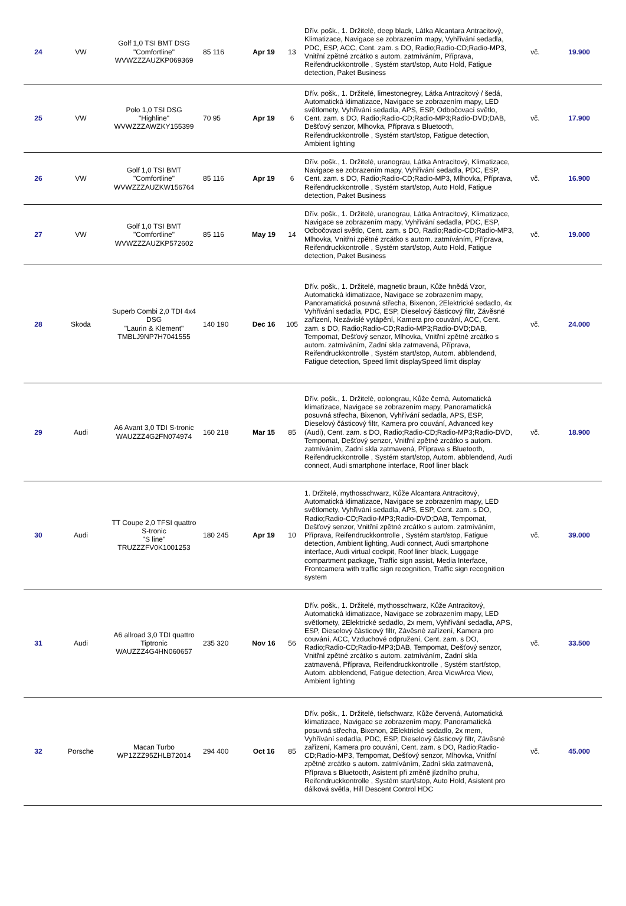| 24 | VW | Golf 1,0 TSI BMT DSG "Comfortline" WVWZZZAUZKP069369 | 85 116 | Apr 19 | 13 | Dřív. pošk., 1. Držitelé, deep black, Látka Alcantara Antracitový, Klimatizace, Navigace se zobrazením mapy, Vyhřívání sedadla, PDC, ESP, ACC, Cent. zam. s DO, Radio;Radio-CD;Radio-MP3, Vnitřní zpětné zrcátko s autom. zatmíváním, Příprava, Reifendruckkontrolle , Systém start/stop, Auto Hold, Fatigue detection, Paket Business | vč. | 19.900 |
| 25 | VW | Polo 1,0 TSI DSG "Highline" WVWZZZAWZKY155399 | 70 95 | Apr 19 | 6 | Dřív. pošk., 1. Držitelé, limestonegrey, Látka Antracitový / šedá, Automatická klimatizace, Navigace se zobrazením mapy, LED světlomety, Vyhřívání sedadla, APS, ESP, Odbočovací světlo, Cent. zam. s DO, Radio;Radio-CD;Radio-MP3;Radio-DVD;DAB, Dešťový senzor, Mlhovka, Příprava s Bluetooth, Reifendruckkontrolle , Systém start/stop, Fatigue detection, Ambient lighting | vč. | 17.900 |
| 26 | VW | Golf 1,0 TSI BMT "Comfortline" WVWZZZAUZKW156764 | 85 116 | Apr 19 | 6 | Dřív. pošk., 1. Držitelé, uranograu, Látka Antracitový, Klimatizace, Navigace se zobrazením mapy, Vyhřívání sedadla, PDC, ESP, Cent. zam. s DO, Radio;Radio-CD;Radio-MP3, Mlhovka, Příprava, Reifendruckkontrolle , Systém start/stop, Auto Hold, Fatigue detection, Paket Business | vč. | 16.900 |
| 27 | VW | Golf 1,0 TSI BMT "Comfortline" WVWZZZAUZKP572602 | 85 116 | May 19 | 14 | Dřív. pošk., 1. Držitelé, uranograu, Látka Antracitový, Klimatizace, Navigace se zobrazením mapy, Vyhřívání sedadla, PDC, ESP, Odbočovací světlo, Cent. zam. s DO, Radio;Radio-CD;Radio-MP3, Mlhovka, Vnitřní zpětné zrcátko s autom. zatmíváním, Příprava, Reifendruckkontrolle , Systém start/stop, Auto Hold, Fatigue detection, Paket Business | vč. | 19.000 |
| 28 | Skoda | Superb Combi 2,0 TDI 4x4 DSG "Laurin & Klement" TMBLJ9NP7H7041555 | 140 190 | Dec 16 | 105 | Dřív. pošk., 1. Držitelé, magnetic braun, Kůže hnědá Vzor, Automatická klimatizace, Navigace se zobrazením mapy, Panoramatická posuvná střecha, Bixenon, 2Elektrické sedadlo, 4x Vyhřívání sedadla, PDC, ESP, Dieselový částicový filtr, Závěsné zařízení, Nezávislé vytápění, Kamera pro couvání, ACC, Cent. zam. s DO, Radio;Radio-CD;Radio-MP3;Radio-DVD;DAB, Tempomat, Dešťový senzor, Mlhovka, Vnitřní zpětné zrcátko s autom. zatmíváním, Zadní skla zatmavená, Příprava, Reifendruckkontrolle , Systém start/stop, Autom. abblendend, Fatigue detection, Speed limit displaySpeed limit display | vč. | 24.000 |
| 29 | Audi | A6 Avant 3,0 TDI S-tronic WAUZZZ4G2FN074974 | 160 218 | Mar 15 | 85 | Dřív. pošk., 1. Držitelé, oolongrau, Kůže černá, Automatická klimatizace, Navigace se zobrazením mapy, Panoramatická posuvná střecha, Bixenon, Vyhřívání sedadla, APS, ESP, Dieselový částicový filtr, Kamera pro couvání, Advanced key (Audi), Cent. zam. s DO, Radio;Radio-CD;Radio-MP3;Radio-DVD, Tempomat, Dešťový senzor, Vnitřní zpětné zrcátko s autom. zatmíváním, Zadní skla zatmavená, Příprava s Bluetooth, Reifendruckkontrolle , Systém start/stop, Autom. abblendend, Audi connect, Audi smartphone interface, Roof liner black | vč. | 18.900 |
| 30 | Audi | TT Coupe 2,0 TFSI quattro S-tronic "S line" TRUZZZFV0K1001253 | 180 245 | Apr 19 | 10 | 1. Držitelé, mythosschwarz, Kůže Alcantara Antracitový, Automatická klimatizace, Navigace se zobrazením mapy, LED světlomety, Vyhřívání sedadla, APS, ESP, Cent. zam. s DO, Radio;Radio-CD;Radio-MP3;Radio-DVD;DAB, Tempomat, Dešťový senzor, Vnitřní zpětné zrcátko s autom. zatmíváním, Příprava, Reifendruckkontrolle , Systém start/stop, Fatigue detection, Ambient lighting, Audi connect, Audi smartphone interface, Audi virtual cockpit, Roof liner black, Luggage compartment package, Traffic sign assist, Media Interface, Frontcamera with traffic sign recognition, Traffic sign recognition system | vč. | 39.000 |
| 31 | Audi | A6 allroad 3,0 TDI quattro Tiptronic WAUZZZ4G4HN060657 | 235 320 | Nov 16 | 56 | Dřív. pošk., 1. Držitelé, mythosschwarz, Kůže Antracitový, Automatická klimatizace, Navigace se zobrazením mapy, LED světlomety, 2Elektrické sedadlo, 2x mem, Vyhřívání sedadla, APS, ESP, Dieselový částicový filtr, Závěsné zařízení, Kamera pro couvání, ACC, Vzduchové odpružení, Cent. zam. s DO, Radio;Radio-CD;Radio-MP3;DAB, Tempomat, Dešťový senzor, Vnitřní zpětné zrcátko s autom. zatmíváním, Zadní skla zatmavená, Příprava, Reifendruckkontrolle , Systém start/stop, Autom. abblendend, Fatigue detection, Area ViewArea View, Ambient lighting | vč. | 33.500 |
| 32 | Porsche | Macan Turbo WP1ZZZ95ZHLB72014 | 294 400 | Oct 16 | 85 | Dřív. pošk., 1. Držitelé, tiefschwarz, Kůže červená, Automatická klimatizace, Navigace se zobrazením mapy, Panoramatická posuvná střecha, Bixenon, 2Elektrické sedadlo, 2x mem, Vyhřívání sedadla, PDC, ESP, Dieselový částicový filtr, Závěsné zařízení, Kamera pro couvání, Cent. zam. s DO, Radio;Radio-CD;Radio-MP3, Tempomat, Dešťový senzor, Mlhovka, Vnitřní zpětné zrcátko s autom. zatmíváním, Zadní skla zatmavená, Příprava s Bluetooth, Asistent při změně jízdního pruhu, Reifendruckkontrolle , Systém start/stop, Auto Hold, Asistent pro dálková světla, Hill Descent Control HDC | vč. | 45.000 |